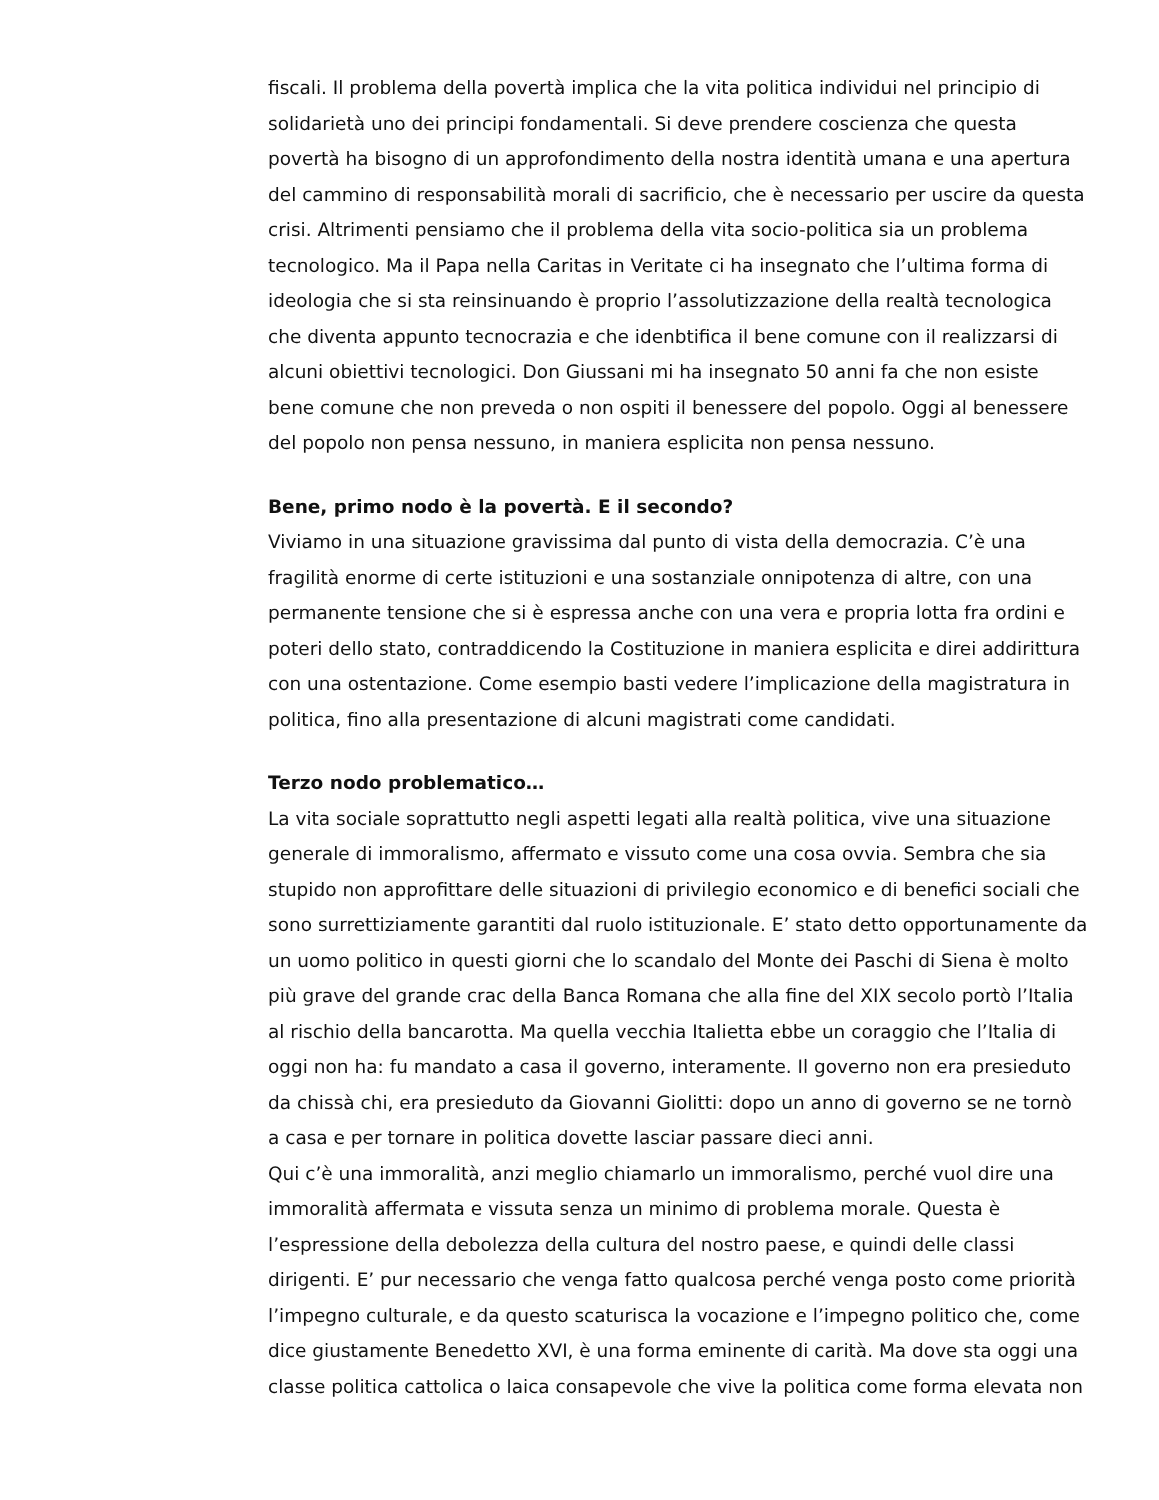fiscali. Il problema della povertà implica che la vita politica individui nel principio di solidarietà uno dei principi fondamentali. Si deve prendere coscienza che questa povertà ha bisogno di un approfondimento della nostra identità umana e una apertura del cammino di responsabilità morali di sacrificio, che è necessario per uscire da questa crisi. Altrimenti pensiamo che il problema della vita socio-politica sia un problema tecnologico. Ma il Papa nella Caritas in Veritate ci ha insegnato che l’ultima forma di ideologia che si sta reinsinuando è proprio l’assolutizzazione della realtà tecnologica che diventa appunto tecnocrazia e che idenbtifica il bene comune con il realizzarsi di alcuni obiettivi tecnologici. Don Giussani mi ha insegnato 50 anni fa che non esiste bene comune che non preveda o non ospiti il benessere del popolo. Oggi al benessere del popolo non pensa nessuno, in maniera esplicita non pensa nessuno.
Bene, primo nodo è la povertà. E il secondo?
Viviamo in una situazione gravissima dal punto di vista della democrazia. C’è una fragilità enorme di certe istituzioni e una sostanziale onnipotenza di altre, con una permanente tensione che si è espressa anche con una vera e propria lotta fra ordini e poteri dello stato, contraddicendo la Costituzione in maniera esplicita e direi addirittura con una ostentazione. Come esempio basti vedere l’implicazione della magistratura in politica, fino alla presentazione di alcuni magistrati come candidati.
Terzo nodo problematico…
La vita sociale soprattutto negli aspetti legati alla realtà politica, vive una situazione generale di immoralismo, affermato e vissuto come una cosa ovvia. Sembra che sia stupido non approfittare delle situazioni di privilegio economico e di benefici sociali che sono surrettiziamente garantiti dal ruolo istituzionale. E’ stato detto opportunamente da un uomo politico in questi giorni che lo scandalo del Monte dei Paschi di Siena è molto più grave del grande crac della Banca Romana che alla fine del XIX secolo portò l’Italia al rischio della bancarotta. Ma quella vecchia Italietta ebbe un coraggio che l’Italia di oggi non ha: fu mandato a casa il governo, interamente. Il governo non era presieduto da chissà chi, era presieduto da Giovanni Giolitti: dopo un anno di governo se ne tornò a casa e per tornare in politica dovette lasciar passare dieci anni.
Qui c’è una immoralità, anzi meglio chiamarlo un immoralismo, perché vuol dire una immoralità affermata e vissuta senza un minimo di problema morale. Questa è l’espressione della debolezza della cultura del nostro paese, e quindi delle classi dirigenti. E’ pur necessario che venga fatto qualcosa perché venga posto come priorità l’impegno culturale, e da questo scaturisca la vocazione e l’impegno politico che, come dice giustamente Benedetto XVI, è una forma eminente di carità. Ma dove sta oggi una classe politica cattolica o laica consapevole che vive la politica come forma elevata non